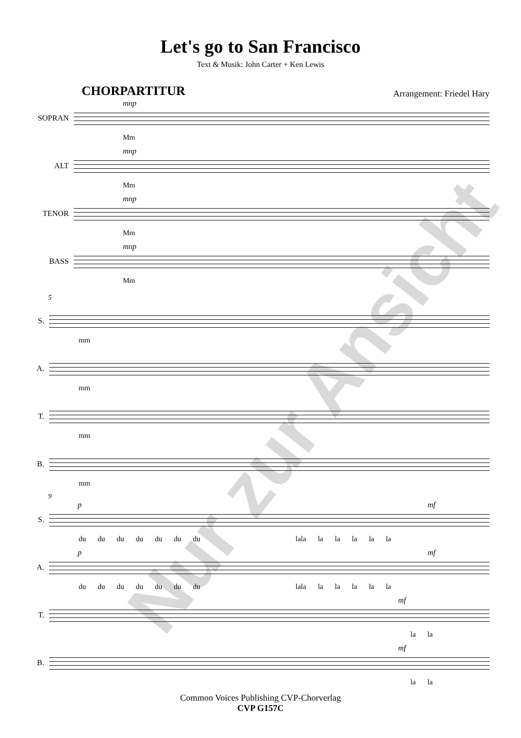Let's go to San Francisco
Text & Musik: John Carter + Ken Lewis
CHORPARTITUR Arrangement: Friedel Hary
SOPRAN
mnp
Mm
ALT
mnp
Mm
TENOR
mnp
Mm
BASS
mnp
Mm
5
S.
mm
A.
mm
T.
mm
B.
mm
9
S.
p mf
du du du du du du du lala la la la la la
A.
p mf
du du du du du du du lala la la la la la
T.
mf
la la
B.
mf
la la
Common Voices Publishing CVP-Chorverlag
CVP G157C
Nur zur Ansicht